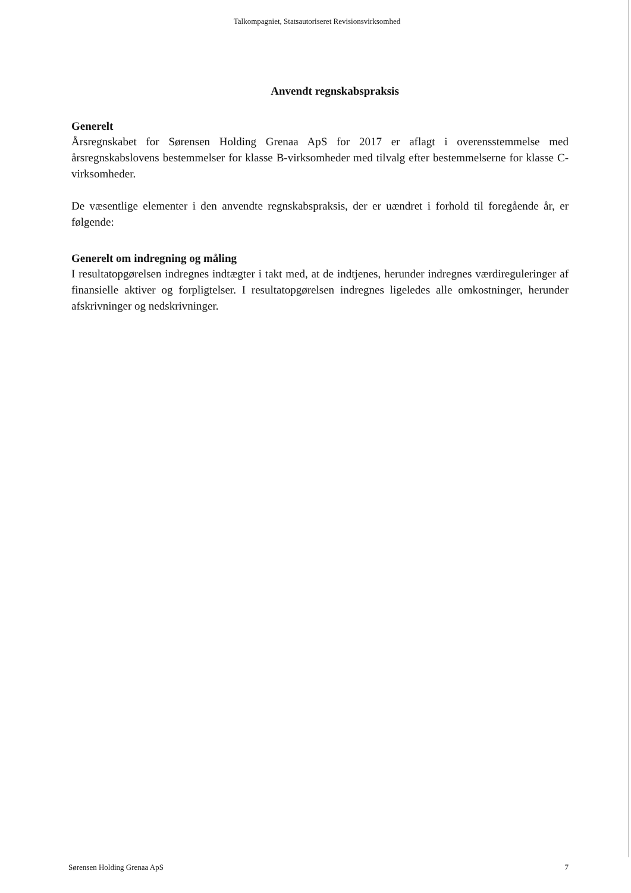Talkompagniet, Statsautoriseret Revisionsvirksomhed
Anvendt regnskabspraksis
Generelt
Årsregnskabet for Sørensen Holding Grenaa ApS for 2017 er aflagt i overensstemmelse med årsregnskabslovens bestemmelser for klasse B-virksomheder med tilvalg efter bestemmelserne for klasse C-virksomheder.
De væsentlige elementer i den anvendte regnskabspraksis, der er uændret i forhold til foregående år, er følgende:
Generelt om indregning og måling
I resultatopgørelsen indregnes indtægter i takt med, at de indtjenes, herunder indregnes værdireguleringer af finansielle aktiver og forpligtelser. I resultatopgørelsen indregnes ligeledes alle omkostninger, herunder afskrivninger og nedskrivninger.
Sørensen Holding Grenaa ApS 7